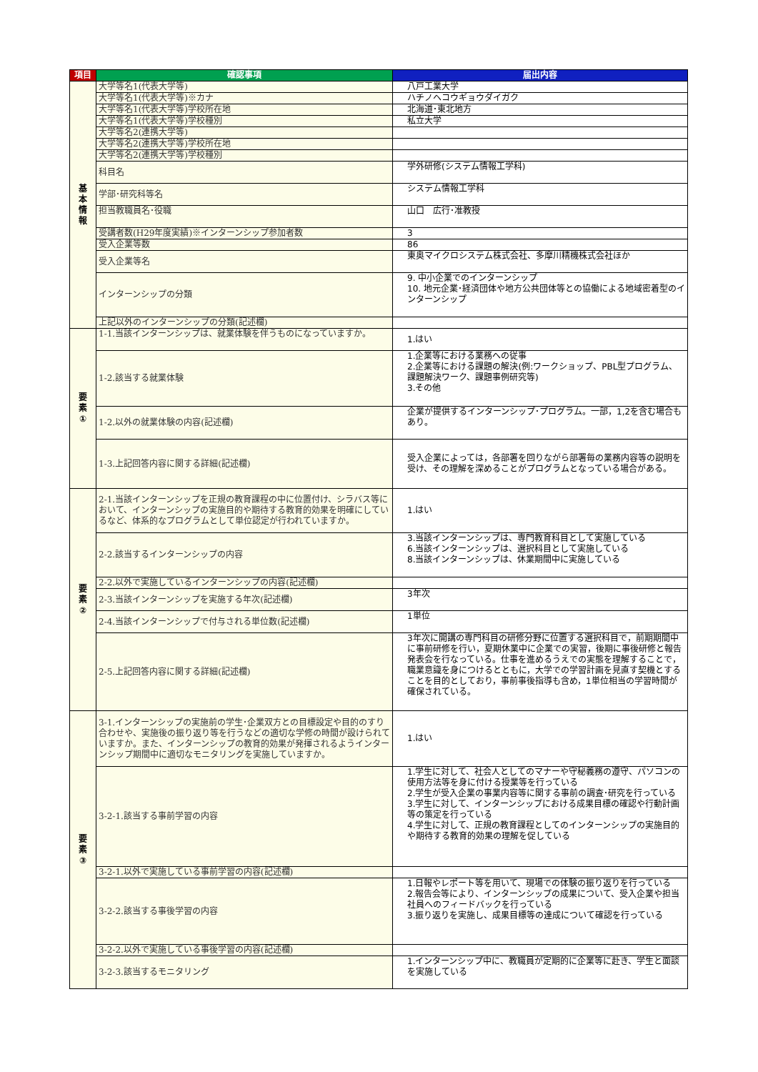| 項目 | 確認事項 | 届出内容 |
| --- | --- | --- |
| 基 本 情 報 | 大学等名1(代表大学等) | 八戸工業大学 |
| | 大学等名1(代表大学等)※カナ | ハチノヘコウギョウダイガク |
| | 大学等名1(代表大学等)学校所在地 | 北海道･東北地方 |
| | 大学等名1(代表大学等)学校種別 | 私立大学 |
| | 大学等名2(連携大学等) | |
| | 大学等名2(連携大学等)学校所在地 | |
| | 大学等名2(連携大学等)学校種別 | |
| | 科目名 | 学外研修(システム情報工学科) |
| | 学部･研究科等名 | システム情報工学科 |
| | 担当教職員名･役職 | 山口 広行･准教授 |
| | 受講者数(H29年度実績)※インターンシップ参加者数 | 3 |
| | 受入企業等数 | 86 |
| | 受入企業等名 | 東奥マイクロシステム株式会社、多摩川精機株式会社ほか |
| | インターンシップの分類 | 9. 中小企業でのインターンシップ 10. 地元企業･経済団体や地方公共団体等との協働による地域密着型のインターンシップ |
| | 上記以外のインターンシップの分類(記述欄) | |
| 要 素 ① | 1-1.当該インターンシップは、就業体験を伴うものになっていますか。 | 1.はい |
| | 1-2.該当する就業体験 | 1.企業等における業務への従事 2.企業等における課題の解決(例:ワークショップ、PBL型プログラム、課題解決ワーク、課題事例研究等) 3.その他 |
| | 1-2.以外の就業体験の内容(記述欄) | 企業が提供するインターンシップ･プログラム。一部，1,2を含む場合もあり。 |
| | 1-3.上記回答内容に関する詳細(記述欄) | 受入企業によっては，各部署を回りながら部署毎の業務内容等の説明を受け、その理解を深めることがプログラムとなっている場合がある。 |
| 要 素 ② | 2-1.当該インターンシップを正規の教育課程の中に位置付け、シラバス等において、インターンシップの実施目的や期待する教育的効果を明確にしているなど、体系的なプログラムとして単位認定が行われていますか。 | 1.はい |
| | 2-2.該当するインターンシップの内容 | 3.当該インターンシップは、専門教育科目として実施している 6.当該インターンシップは、選択科目として実施している 8.当該インターンシップは、休業期間中に実施している |
| | 2-2.以外で実施しているインターンシップの内容(記述欄) | |
| | 2-3.当該インターンシップを実施する年次(記述欄) | 3年次 |
| | 2-4.当該インターンシップで付与される単位数(記述欄) | 1単位 |
| | 2-5.上記回答内容に関する詳細(記述欄) | 3年次に開講の専門科目の研修分野に位置する選択科目で，前期期間中に事前研修を行い，夏期休業中に企業での実習，後期に事後研修と報告発表会を行なっている。仕事を進めるうえでの実態を理解することで，職業意識を身につけるとともに，大学での学習計画を見直す契機とすることを目的としており，事前事後指導も含め，1単位相当の学習時間が確保されている。 |
| 要 素 ③ | 3-1.インターンシップの実施前の学生･企業双方との目標設定や目的のすり合わせや、実施後の振り返り等を行うなどの適切な学修の時間が設けられていますか。また、インターンシップの教育的効果が発揮されるようインターンシップ期間中に適切なモニタリングを実施していますか。 | 1.はい |
| | 3-2-1.該当する事前学習の内容 | 1.学生に対して、社会人としてのマナーや守秘義務の遵守、パソコンの使用方法等を身に付ける授業等を行っている 2.学生が受入企業の事業内容等に関する事前の調査･研究を行っている 3.学生に対して、インターンシップにおける成果目標の確認や行動計画等の策定を行っている 4.学生に対して、正規の教育課程としてのインターンシップの実施目的や期待する教育的効果の理解を促している |
| | 3-2-1.以外で実施している事前学習の内容(記述欄) | |
| | 3-2-2.該当する事後学習の内容 | 1.日報やレポート等を用いて、現場での体験の振り返りを行っている 2.報告会等により、インターンシップの成果について、受入企業や担当社員へのフィードバックを行っている 3.振り返りを実施し、成果目標等の達成について確認を行っている |
| | 3-2-2.以外で実施している事後学習の内容(記述欄) | |
| | 3-2-3.該当するモニタリング | 1.インターンシップ中に、教職員が定期的に企業等に赴き、学生と面談を実施している |